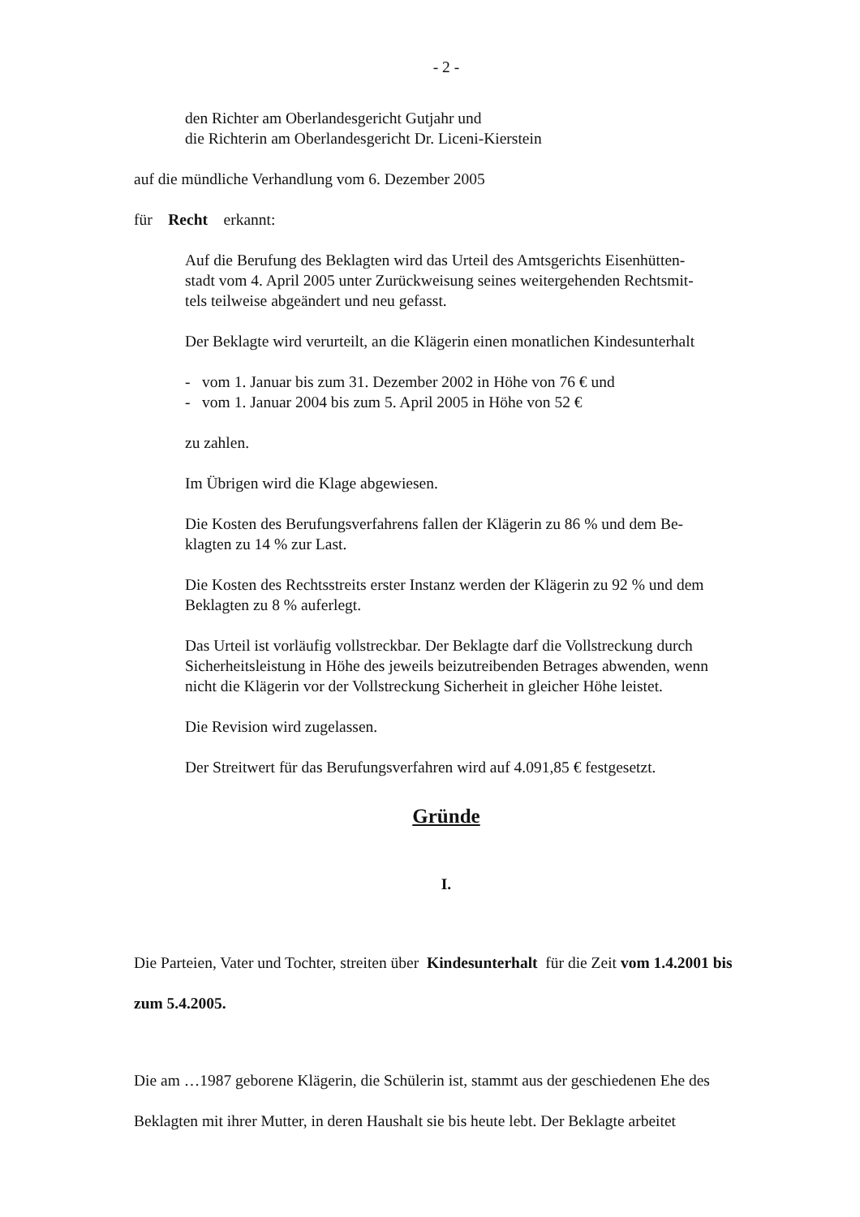- 2 -
den Richter am Oberlandesgericht Gutjahr und
die Richterin am Oberlandesgericht Dr. Liceni-Kierstein
auf die mündliche Verhandlung vom 6. Dezember 2005
für Recht erkannt:
Auf die Berufung des Beklagten wird das Urteil des Amtsgerichts Eisenhütten-
stadt vom 4. April 2005 unter Zurückweisung seines weitergehenden Rechtsmit-
tels teilweise abgeändert und neu gefasst.
Der Beklagte wird verurteilt, an die Klägerin einen monatlichen Kindesunterhalt
- vom 1. Januar bis zum 31. Dezember 2002 in Höhe von 76 € und
- vom 1. Januar 2004 bis zum 5. April 2005 in Höhe von 52 €
zu zahlen.
Im Übrigen wird die Klage abgewiesen.
Die Kosten des Berufungsverfahrens fallen der Klägerin zu 86 % und dem Be-
klagten zu 14 % zur Last.
Die Kosten des Rechtsstreits erster Instanz werden der Klägerin zu 92 % und dem
Beklagten zu 8 % auferlegt.
Das Urteil ist vorläufig vollstreckbar. Der Beklagte darf die Vollstreckung durch
Sicherheitsleistung in Höhe des jeweils beizutreibenden Betrages abwenden, wenn
nicht die Klägerin vor der Vollstreckung Sicherheit in gleicher Höhe leistet.
Die Revision wird zugelassen.
Der Streitwert für das Berufungsverfahren wird auf 4.091,85 € festgesetzt.
Gründe
I.
Die Parteien, Vater und Tochter, streiten über Kindesunterhalt für die Zeit vom 1.4.2001 bis zum 5.4.2005.
Die am …1987 geborene Klägerin, die Schülerin ist, stammt aus der geschiedenen Ehe des Beklagten mit ihrer Mutter, in deren Haushalt sie bis heute lebt. Der Beklagte arbeitet